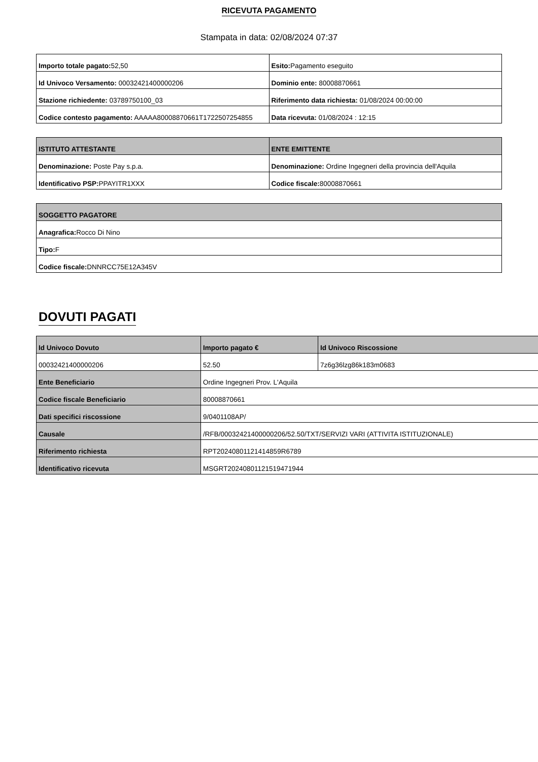RICEVUTA PAGAMENTO
Stampata in data: 02/08/2024 07:37
| Importo totale pagato: 52,50 | Esito: Pagamento eseguito |
| Id Univoco Versamento: 00032421400000206 | Dominio ente: 80008870661 |
| Stazione richiedente: 03789750100_03 | Riferimento data richiesta: 01/08/2024 00:00:00 |
| Codice contesto pagamento: AAAAA80008870661T1722507254855 | Data ricevuta: 01/08/2024 : 12:15 |
| ISTITUTO ATTESTANTE | ENTE EMITTENTE |
| --- | --- |
| Denominazione: Poste Pay s.p.a. | Denominazione: Ordine Ingegneri della provincia dell'Aquila |
| Identificativo PSP: PPAYITR1XXX | Codice fiscale: 80008870661 |
| SOGGETTO PAGATORE |
| --- |
| Anagrafica: Rocco Di Nino |
| Tipo: F |
| Codice fiscale: DNNRCC75E12A345V |
DOVUTI PAGATI
| Id Univoco Dovuto | Importo pagato € | Id Univoco Riscossione |
| --- | --- | --- |
| 00032421400000206 | 52.50 | 7z6g36lzg86k183m0683 |
| Ente Beneficiario | Ordine Ingegneri Prov. L'Aquila | |
| Codice fiscale Beneficiario | 80008870661 | |
| Dati specifici riscossione | 9/0401108AP/ | |
| Causale | /RFB/00032421400000206/52.50/TXT/SERVIZI VARI (ATTIVITA ISTITUZIONALE) | |
| Riferimento richiesta | RPT20240801121414859R6789 | |
| Identificativo ricevuta | MSGRT20240801121519471944 | |